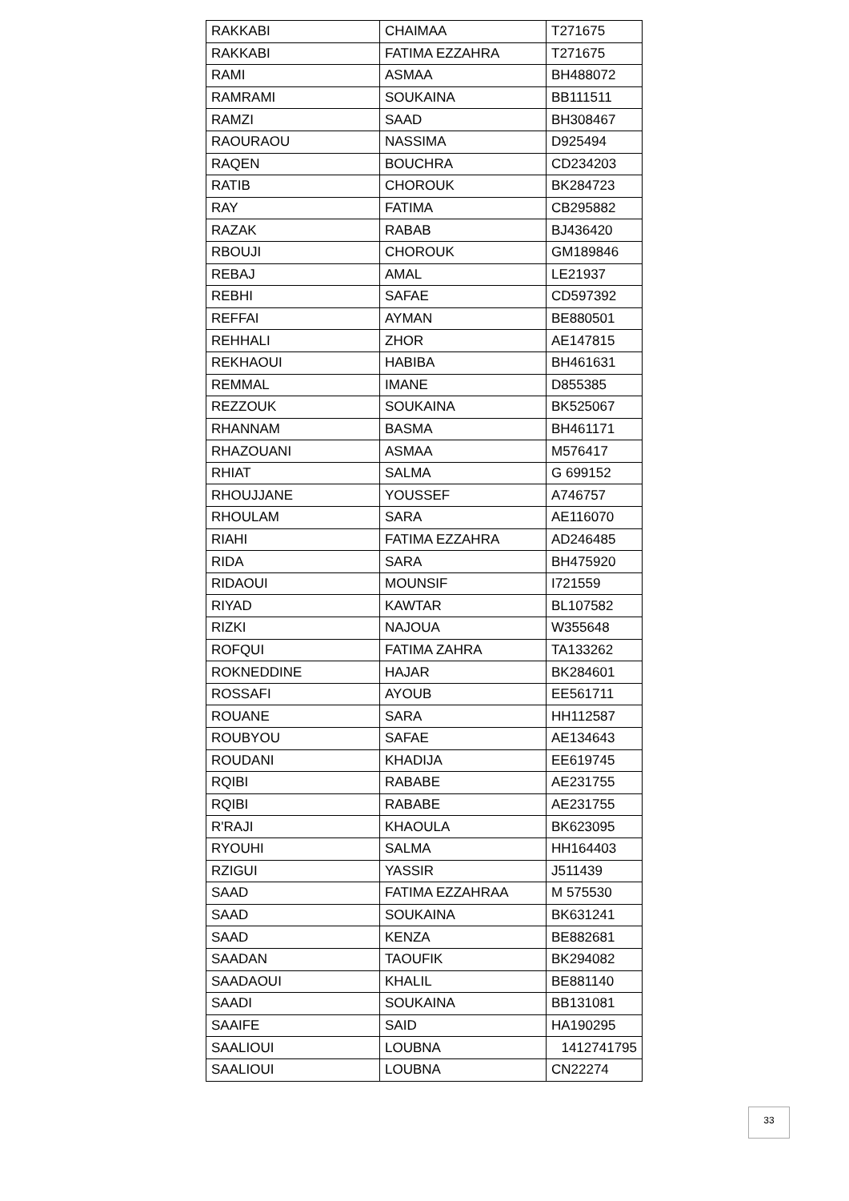| RAKKABI | CHAIMAA | T271675 |
| RAKKABI | FATIMA EZZAHRA | T271675 |
| RAMI | ASMAA | BH488072 |
| RAMRAMI | SOUKAINA | BB111511 |
| RAMZI | SAAD | BH308467 |
| RAOURAOU | NASSIMA | D925494 |
| RAQEN | BOUCHRA | CD234203 |
| RATIB | CHOROUK | BK284723 |
| RAY | FATIMA | CB295882 |
| RAZAK | RABAB | BJ436420 |
| RBOUJI | CHOROUK | GM189846 |
| REBAJ | AMAL | LE21937 |
| REBHI | SAFAE | CD597392 |
| REFFAI | AYMAN | BE880501 |
| REHHALI | ZHOR | AE147815 |
| REKHAOUI | HABIBA | BH461631 |
| REMMAL | IMANE | D855385 |
| REZZOUK | SOUKAINA | BK525067 |
| RHANNAM | BASMA | BH461171 |
| RHAZOUANI | ASMAA | M576417 |
| RHIAT | SALMA | G 699152 |
| RHOUJJANE | YOUSSEF | A746757 |
| RHOULAM | SARA | AE116070 |
| RIAHI | FATIMA EZZAHRA | AD246485 |
| RIDA | SARA | BH475920 |
| RIDAOUI | MOUNSIF | I721559 |
| RIYAD | KAWTAR | BL107582 |
| RIZKI | NAJOUA | W355648 |
| ROFQUI | FATIMA ZAHRA | TA133262 |
| ROKNEDDINE | HAJAR | BK284601 |
| ROSSAFI | AYOUB | EE561711 |
| ROUANE | SARA | HH112587 |
| ROUBYOU | SAFAE | AE134643 |
| ROUDANI | KHADIJA | EE619745 |
| RQIBI | RABABE | AE231755 |
| RQIBI | RABABE | AE231755 |
| R'RAJI | KHAOULA | BK623095 |
| RYOUHI | SALMA | HH164403 |
| RZIGUI | YASSIR | J511439 |
| SAAD | FATIMA EZZAHRAA | M 575530 |
| SAAD | SOUKAINA | BK631241 |
| SAAD | KENZA | BE882681 |
| SAADAN | TAOUFIK | BK294082 |
| SAADAOUI | KHALIL | BE881140 |
| SAADI | SOUKAINA | BB131081 |
| SAAIFE | SAID | HA190295 |
| SAALIOUI | LOUBNA | 1412741795 |
| SAALIOUI | LOUBNA | CN22274 |
33